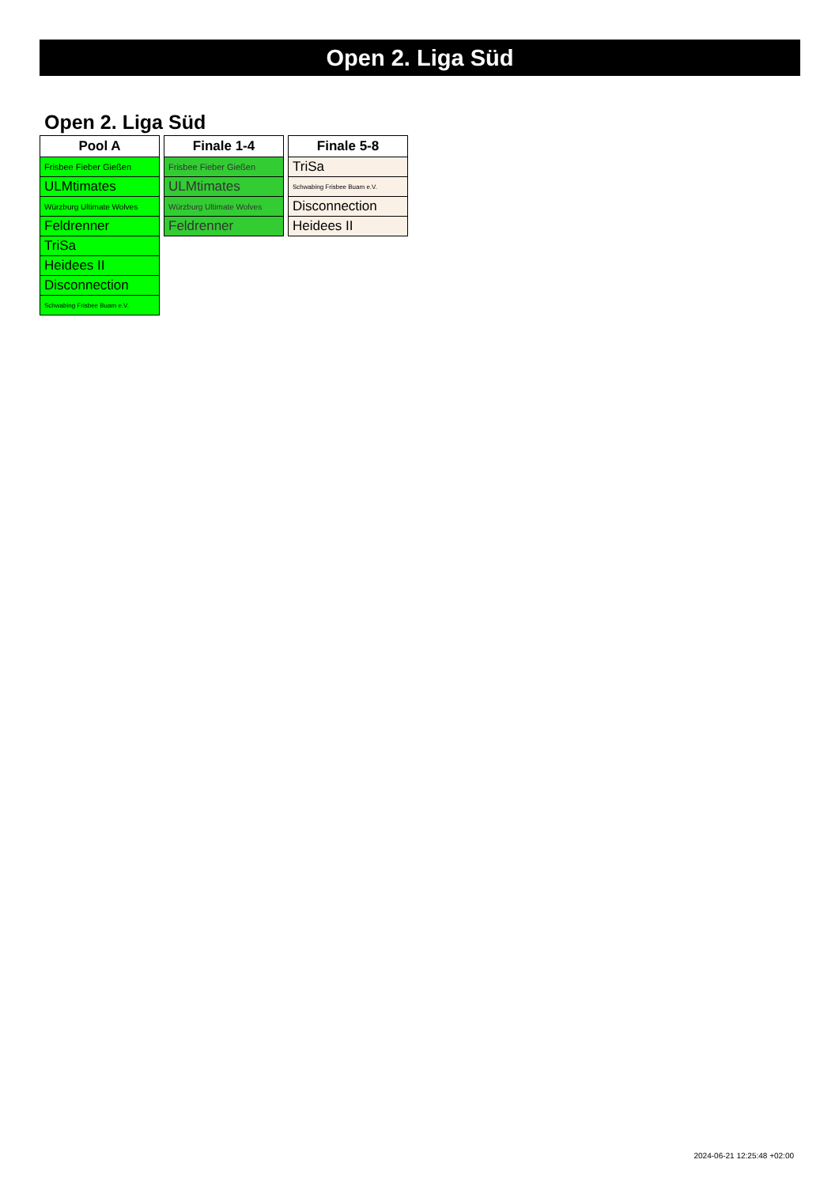Open 2. Liga Süd
Open 2. Liga Süd
| Pool A |
| --- |
| Frisbee Fieber Gießen |
| ULMtimates |
| Würzburg Ultimate Wolves |
| Feldrenner |
| TriSa |
| Heidees II |
| Disconnection |
| Schwabing Frisbee Buam e.V. |
| Finale 1-4 |
| --- |
| Frisbee Fieber Gießen |
| ULMtimates |
| Würzburg Ultimate Wolves |
| Feldrenner |
| Finale 5-8 |
| --- |
| TriSa |
| Schwabing Frisbee Buam e.V. |
| Disconnection |
| Heidees II |
2024-06-21 12:25:48 +02:00